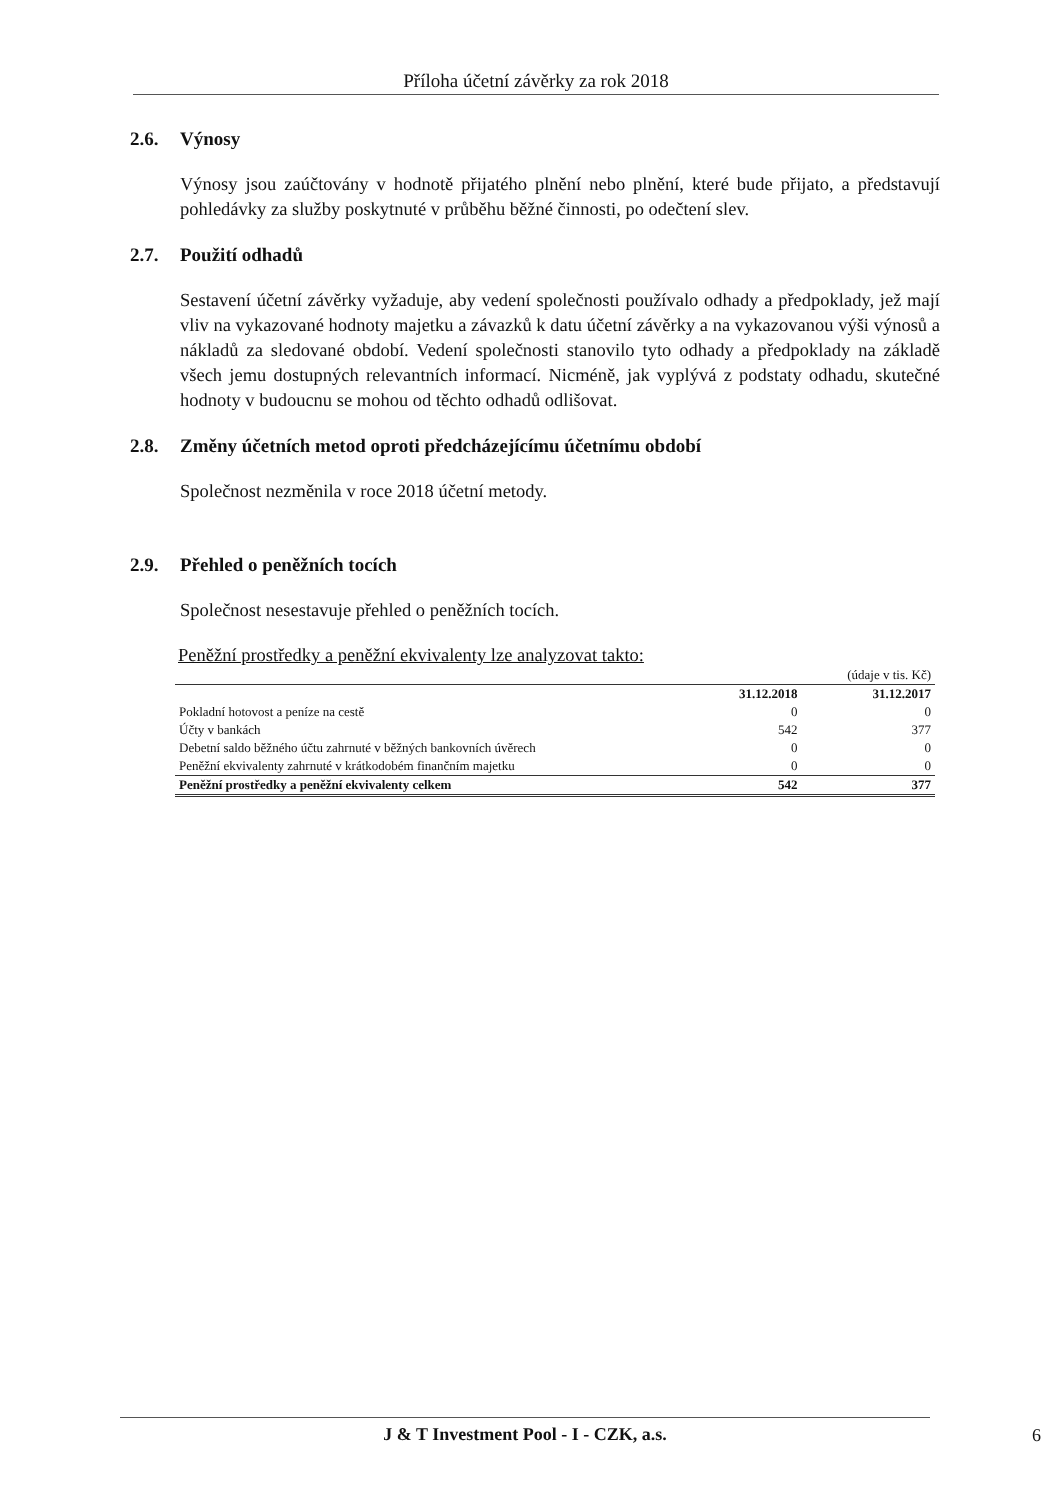Příloha účetní závěrky za rok 2018
2.6. Výnosy
Výnosy jsou zaúčtovány v hodnotě přijatého plnění nebo plnění, které bude přijato, a představují pohledávky za služby poskytnuté v průběhu běžné činnosti, po odečtení slev.
2.7. Použití odhadů
Sestavení účetní závěrky vyžaduje, aby vedení společnosti používalo odhady a předpoklady, jež mají vliv na vykazované hodnoty majetku a závazků k datu účetní závěrky a na vykazovanou výši výnosů a nákladů za sledované období. Vedení společnosti stanovilo tyto odhady a předpoklady na základě všech jemu dostupných relevantních informací. Nicméně, jak vyplývá z podstaty odhadu, skutečné hodnoty v budoucnu se mohou od těchto odhadů odlišovat.
2.8. Změny účetních metod oproti předcházejícímu účetnímu období
Společnost nezměnila v roce 2018 účetní metody.
2.9. Přehled o peněžních tocích
Společnost nesestavuje přehled o peněžních tocích.
Peněžní prostředky a peněžní ekvivalenty lze analyzovat takto:
| | | (údaje v tis. Kč) |
| | 31.12.2018 | 31.12.2017 |
| Pokladní hotovost a peníze na cestě | 0 | 0 |
| Účty v bankách | 542 | 377 |
| Debetní saldo běžného účtu zahrnuté v běžných bankovních úvěrech | 0 | 0 |
| Peněžní ekvivalenty zahrnuté v krátkodobém finančním majetku | 0 | 0 |
| Peněžní prostředky a peněžní ekvivalenty celkem | 542 | 377 |
J & T Investment Pool - I - CZK, a.s. 6